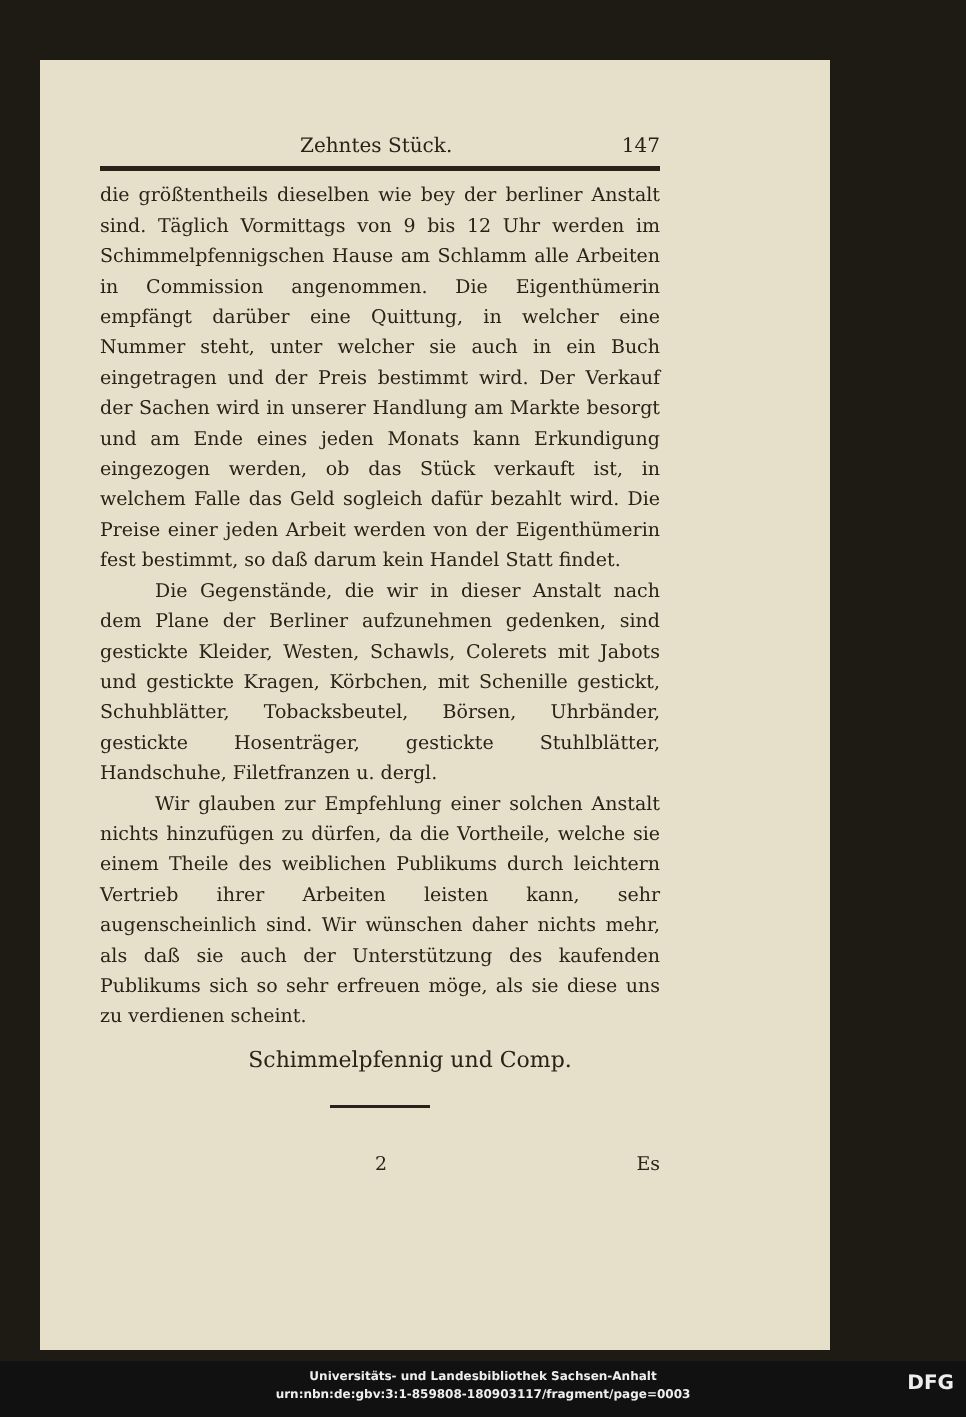Zehntes Stück. 147
die größtentheils dieselben wie bey der berliner Anstalt sind. Täglich Vormittags von 9 bis 12 Uhr werden im Schimmelpfennigschen Hause am Schlamm alle Arbeiten in Commission angenommen. Die Eigenthümerin empfängt darüber eine Quittung, in welcher eine Nummer steht, unter welcher sie auch in ein Buch eingetragen und der Preis bestimmt wird. Der Verkauf der Sachen wird in unserer Handlung am Markte besorgt und am Ende eines jeden Monats kann Erkundigung eingezogen werden, ob das Stück verkauft ist, in welchem Falle das Geld sogleich dafür bezahlt wird. Die Preise einer jeden Arbeit werden von der Eigenthümerin fest bestimmt, so daß darum kein Handel Statt findet.
Die Gegenstände, die wir in dieser Anstalt nach dem Plane der Berliner aufzunehmen gedenken, sind gestickte Kleider, Westen, Schawls, Colerets mit Jabots und gestickte Kragen, Körbchen, mit Schenille gestickt, Schuhblätter, Tobacksbeutel, Börsen, Uhrbänder, gestickte Hosenträger, gestickte Stuhlblätter, Handschuhe, Filetfranzen u. dergl.
Wir glauben zur Empfehlung einer solchen Anstalt nichts hinzufügen zu dürfen, da die Vortheile, welche sie einem Theile des weiblichen Publikums durch leichtern Vertrieb ihrer Arbeiten leisten kann, sehr augenscheinlich sind. Wir wünschen daher nichts mehr, als daß sie auch der Unterstützung des kaufenden Publikums sich so sehr erfreuen möge, als sie diese uns zu verdienen scheint.
Schimmelpfennig und Comp.
2 Es
Universitäts- und Landesbibliothek Sachsen-Anhalt
urn:nbn:de:gbv:3:1-859808-180903117/fragment/page=0003
DFG